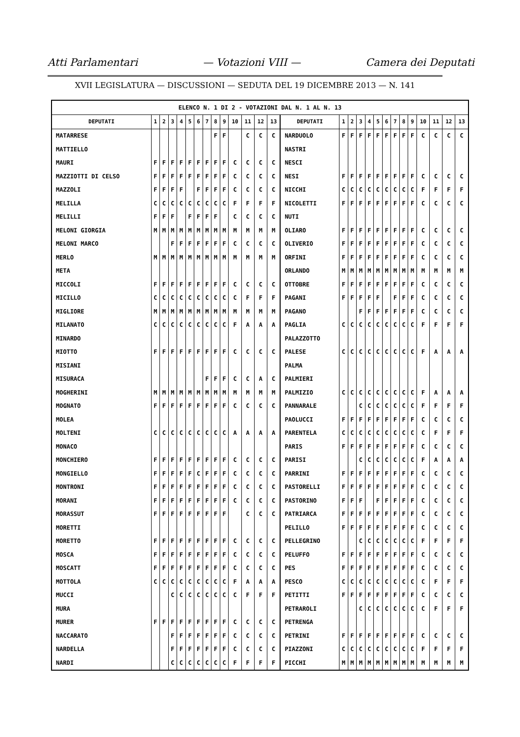Atti Parlamentari — Votazioni VIII — Camera dei Deputati
XVII LEGISLATURA — DISCUSSIONI — SEDUTA DEL 19 DICEMBRE 2013 — N. 141
| ELENCO N. 1 DI 2 - VOTAZIONI DAL N. 1 AL N. 13 | | | | | | | | | | | | | | | | | | | | | | | | | | | |
| DEPUTATI | 1 | 2 | 3 | 4 | 5 | 6 | 7 | 8 | 9 | 10 | 11 | 12 | 13 | DEPUTATI | 1 | 2 | 3 | 4 | 5 | 6 | 7 | 8 | 9 | 10 | 11 | 12 | 13 |
| MATARRESE | | | | | | | | F | F | | C | C | C | NARDUOLO | F | F | F | F | F | F | F | F | F | C | C | C | C |
| MATTIELLO | | | | | | | | | | | | | | NASTRI | | | | | | | | | | | | | |
| MAURI | F | F | F | F | F | F | F | F | F | C | C | C | C | NESCI | | | | | | | | | | | | | |
| MAZZIOTTI DI CELSO | F | F | F | F | F | F | F | F | F | C | C | C | C | NESI | F | F | F | F | F | F | F | F | F | C | C | C | C |
| MAZZOLI | F | F | F | F | | F | F | F | F | C | C | C | C | NICCHI | C | C | C | C | C | C | C | C | C | F | F | F | F |
| MELILLA | C | C | C | C | C | C | C | C | C | F | F | F | F | NICOLETTI | F | F | F | F | F | F | F | F | F | C | C | C | C |
| MELILLI | F | F | F | | F | F | F | F | | C | C | C | C | NUTI | | | | | | | | | | | | | |
| MELONI GIORGIA | M | M | M | M | M | M | M | M | M | M | M | M | M | OLIARO | F | F | F | F | F | F | F | F | F | C | C | C | C |
| MELONI MARCO | | | F | F | F | F | F | F | F | C | C | C | C | OLIVERIO | F | F | F | F | F | F | F | F | F | C | C | C | C |
| MERLO | M | M | M | M | M | M | M | M | M | M | M | M | M | ORFINI | F | F | F | F | F | F | F | F | F | C | C | C | C |
| META | | | | | | | | | | | | | | ORLANDO | M | M | M | M | M | M | M | M | M | M | M | M | M |
| MICCOLI | F | F | F | F | F | F | F | F | F | C | C | C | C | OTTOBRE | F | F | F | F | F | F | F | F | F | C | C | C | C |
| MICILLO | C | C | C | C | C | C | C | C | C | C | F | F | F | PAGANI | F | F | F | F | F | | F | F | F | C | C | C | C |
| MIGLIORE | M | M | M | M | M | M | M | M | M | M | M | M | M | PAGANO | | | F | F | F | F | F | F | F | C | C | C | C |
| MILANATO | C | C | C | C | C | C | C | C | C | F | A | A | A | PAGLIA | C | C | C | C | C | C | C | C | C | F | F | F | F |
| MINARDO | | | | | | | | | | | | | | PALAZZOTTO | | | | | | | | | | | | | |
| MIOTTO | F | F | F | F | F | F | F | F | F | C | C | C | C | PALESE | C | C | C | C | C | C | C | C | C | F | A | A | A |
| MISIANI | | | | | | | | | | | | | | PALMA | | | | | | | | | | | | | |
| MISURACA | | | | | | | F | F | F | C | C | A | C | PALMIERI | | | | | | | | | | | | | |
| MOGHERINI | M | M | M | M | M | M | M | M | M | M | M | M | M | PALMIZIO | C | C | C | C | C | C | C | C | C | F | A | A | A |
| MOGNATO | F | F | F | F | F | F | F | F | F | C | C | C | C | PANNARALE | | | C | C | C | C | C | C | C | F | F | F | F |
| MOLEA | | | | | | | | | | | | | | PAOLUCCI | F | F | F | F | F | F | F | F | F | C | C | C | C |
| MOLTENI | C | C | C | C | C | C | C | C | C | A | A | A | A | PARENTELA | C | C | C | C | C | C | C | C | C | C | F | F | F |
| MONACO | | | | | | | | | | | | | | PARIS | F | F | F | F | F | F | F | F | F | C | C | C | C |
| MONCHIERO | F | F | F | F | F | F | F | F | F | C | C | C | C | PARISI | | | C | C | C | C | C | C | C | F | A | A | A |
| MONGIELLO | F | F | F | F | F | C | F | F | F | C | C | C | C | PARRINI | F | F | F | F | F | F | F | F | F | C | C | C | C |
| MONTRONI | F | F | F | F | F | F | F | F | F | C | C | C | C | PASTORELLI | F | F | F | F | F | F | F | F | F | C | C | C | C |
| MORANI | F | F | F | F | F | F | F | F | F | C | C | C | C | PASTORINO | F | F | F | | F | F | F | F | F | C | C | C | C |
| MORASSUT | F | F | F | F | F | F | F | F | F | | C | C | C | PATRIARCA | F | F | F | F | F | F | F | F | F | C | C | C | C |
| MORETTI | | | | | | | | | | | | | | PELILLO | F | F | F | F | F | F | F | F | F | C | C | C | C |
| MORETTO | F | F | F | F | F | F | F | F | F | C | C | C | C | PELLEGRINO | | | C | C | C | C | C | C | C | F | F | F | F |
| MOSCA | F | F | F | F | F | F | F | F | F | C | C | C | C | PELUFFO | F | F | F | F | F | F | F | F | F | C | C | C | C |
| MOSCATT | F | F | F | F | F | F | F | F | F | C | C | C | C | PES | F | F | F | F | F | F | F | F | F | C | C | C | C |
| MOTTOLA | C | C | C | C | C | C | C | C | C | F | A | A | A | PESCO | C | C | C | C | C | C | C | C | C | C | F | F | F |
| MUCCI | | | C | C | C | C | C | C | C | C | F | F | F | PETITTI | F | F | F | F | F | F | F | F | F | C | C | C | C |
| MURA | | | | | | | | | | | | | | PETRAROLI | | | C | C | C | C | C | C | C | C | F | F | F |
| MURER | F | F | F | F | F | F | F | F | F | C | C | C | C | PETRENGA | | | | | | | | | | | | | |
| NACCARATO | | | F | F | F | F | F | F | F | C | C | C | C | PETRINI | F | F | F | F | F | F | F | F | F | C | C | C | C |
| NARDELLA | | | F | F | F | F | F | F | F | C | C | C | C | PIAZZONI | C | C | C | C | C | C | C | C | C | F | F | F | F |
| NARDI | | | C | C | C | C | C | C | C | F | F | F | F | PICCHI | M | M | M | M | M | M | M | M | M | M | M | M | M |